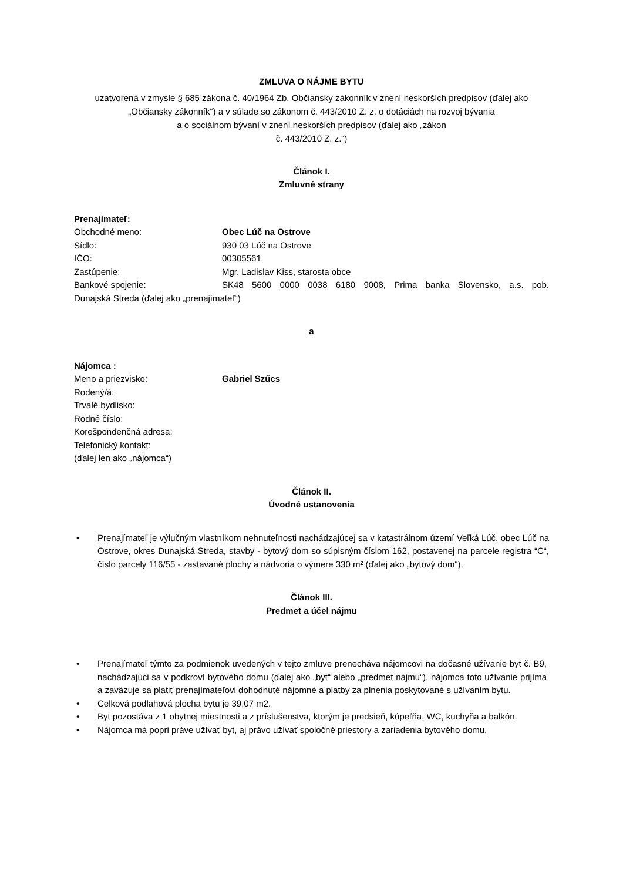ZMLUVA O NÁJME BYTU
uzatvorená v zmysle § 685 zákona č. 40/1964 Zb. Občiansky zákonník v znení neskorších predpisov (ďalej ako „Občiansky zákonník“) a v súlade so zákonom č. 443/2010 Z. z. o dotáciách na rozvoj bývania
a o sociálnom bývaní v znení neskorších predpisov (ďalej ako „zákon
č. 443/2010 Z. z.“)
Článok I.
Zmluvné strany
Prenajímateľ:
Obchodné meno: Obec Lúč na Ostrove
Sídlo: 930 03 Lúč na Ostrove
IČO: 00305561
Zastúpenie: Mgr. Ladislav Kiss, starosta obce
Bankové spojenie: SK48 5600 0000 0038 6180 9008, Prima banka Slovensko, a.s. pob.
Dunajská Streda (ďalej ako „prenajímateľ“)
a
Nájomca :
Meno a priezvisko: Gabriel Szűcs
Rodený/á:
Trvalé bydlisko:
Rodné číslo:
Korešpondenčná adresa:
Telefonický kontakt:
(ďalej len ako „nájomca“)
Článok II.
Úvodné ustanovenia
• Prenajímateľ je výlučným vlastníkom nehnuteľnosti nachádzajúcej sa v katastrálnom území Veľká Lúč, obec Lúč na Ostrove, okres Dunajská Streda, stavby - bytový dom so súpisným číslom 162, postavenej na parcele registra “C“, číslo parcely 116/55 - zastavané plochy a nádvoria o výmere 330 m² (ďalej ako „bytový dom“).
Článok III.
Predmet a účel nájmu
• Prenajímateľ týmto za podmienok uvedených v tejto zmluve prenecháva nájomcovi na dočasné užívanie byt č. B9, nachádzajúci sa v podkroví bytového domu (ďalej ako „byt“ alebo „predmet nájmu“), nájomca toto užívanie prijíma a zaväzuje sa platiť prenajímateľovi dohodnuté nájomné a platby za plnenia poskytované s užívaním bytu.
• Celková podlahová plocha bytu je 39,07 m2.
• Byt pozostáva z 1 obytnej miestnosti a z príslušenstva, ktorým je predsieň, kúpeľňa, WC, kuchyňa a balkón.
• Nájomca má popri práve užívať byt, aj právo užívať spoločné priestory a zariadenia bytového domu,